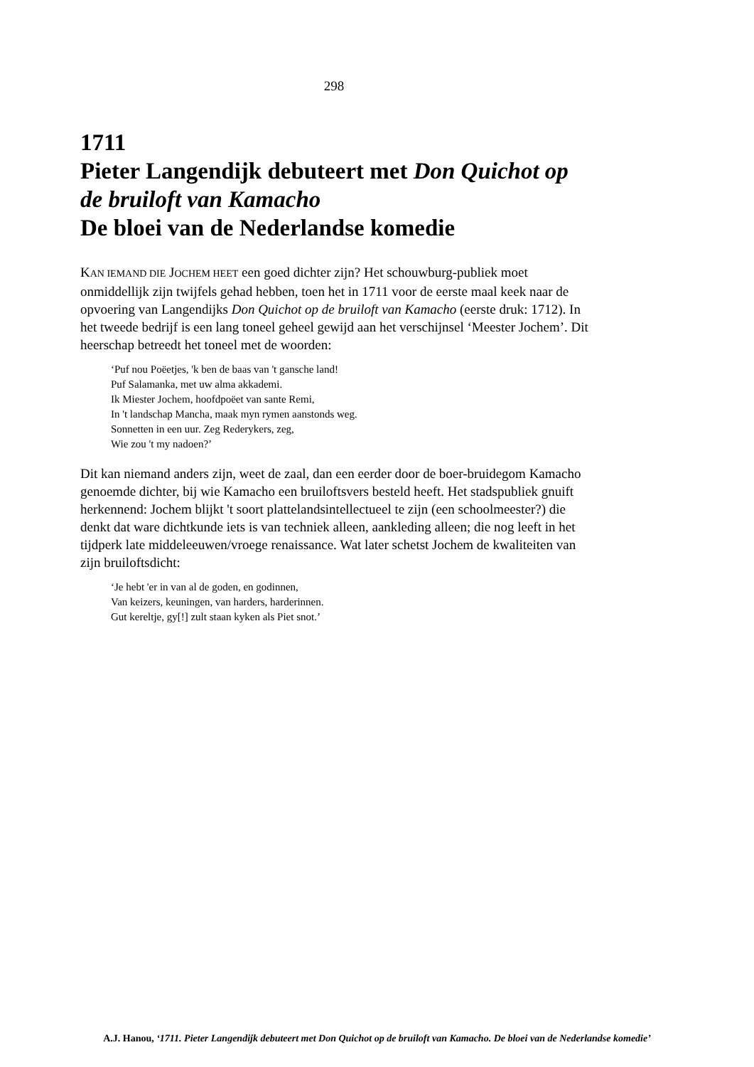298
1711
Pieter Langendijk debuteert met Don Quichot op de bruiloft van Kamacho
De bloei van de Nederlandse komedie
KAN IEMAND DIE JOCHEM HEET een goed dichter zijn? Het schouwburg-publiek moet onmiddellijk zijn twijfels gehad hebben, toen het in 1711 voor de eerste maal keek naar de opvoering van Langendijks Don Quichot op de bruiloft van Kamacho (eerste druk: 1712). In het tweede bedrijf is een lang toneel geheel gewijd aan het verschijnsel ‘Meester Jochem’. Dit heerschap betreedt het toneel met de woorden:
‘Puf nou Poëetjes, 'k ben de baas van 't gansche land!
Puf Salamanka, met uw alma akkademi.
Ik Miester Jochem, hoofdpoëet van sante Remi,
In 't landschap Mancha, maak myn rymen aanstonds weg.
Sonnetten in een uur. Zeg Rederykers, zeg,
Wie zou 't my nadoen?’
Dit kan niemand anders zijn, weet de zaal, dan een eerder door de boer-bruidegom Kamacho genoemde dichter, bij wie Kamacho een bruiloftsvers besteld heeft. Het stadspubliek gnuift herkennend: Jochem blijkt 't soort plattelandsintellectueel te zijn (een schoolmeester?) die denkt dat ware dichtkunde iets is van techniek alleen, aankleding alleen; die nog leeft in het tijdperk late middeleeuwen/vroege renaissance. Wat later schetst Jochem de kwaliteiten van zijn bruiloftsdicht:
‘Je hebt 'er in van al de goden, en godinnen,
Van keizers, keuningen, van harders, harderinnen.
Gut kereltje, gy[!] zult staan kyken als Piet snot.’
A.J. Hanou, ‘1711. Pieter Langendijk debuteert met Don Quichot op de bruiloft van Kamacho. De bloei van de Nederlandse komedie’